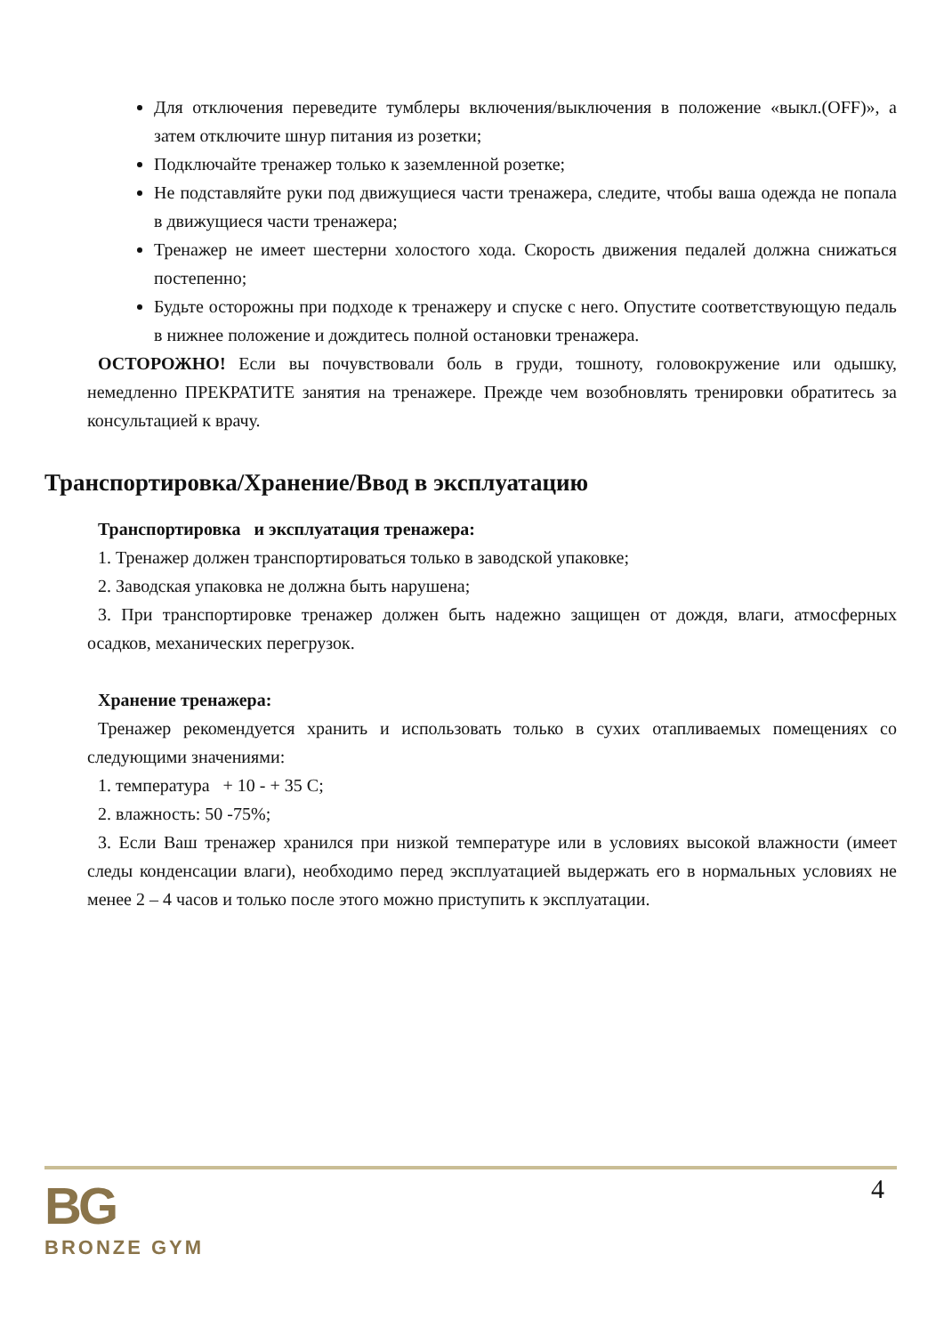Для отключения переведите тумблеры включения/выключения в положение «выкл.(OFF)», а затем отключите шнур питания из розетки;
Подключайте тренажер только к заземленной розетке;
Не подставляйте руки под движущиеся части тренажера, следите, чтобы ваша одежда не попала в движущиеся части тренажера;
Тренажер не имеет шестерни холостого хода. Скорость движения педалей должна снижаться постепенно;
Будьте осторожны при подходе к тренажеру и спуске с него. Опустите соответствующую педаль в нижнее положение и дождитесь полной остановки тренажера.
ОСТОРОЖНО! Если вы почувствовали боль в груди, тошноту, головокружение или одышку, немедленно ПРЕКРАТИТЕ занятия на тренажере. Прежде чем возобновлять тренировки обратитесь за консультацией к врачу.
Транспортировка/Хранение/Ввод в эксплуатацию
Транспортировка и эксплуатация тренажера:
1. Тренажер должен транспортироваться только в заводской упаковке;
2. Заводская упаковка не должна быть нарушена;
3. При транспортировке тренажер должен быть надежно защищен от дождя, влаги, атмосферных осадков, механических перегрузок.
Хранение тренажера:
Тренажер рекомендуется хранить и использовать только в сухих отапливаемых помещениях со следующими значениями:
1. температура + 10 - + 35 С;
2. влажность: 50 -75%;
3. Если Ваш тренажер хранился при низкой температуре или в условиях высокой влажности (имеет следы конденсации влаги), необходимо перед эксплуатацией выдержать его в нормальных условиях не менее 2 – 4 часов и только после этого можно приступить к эксплуатации.
4
BG
BRONZE GYM